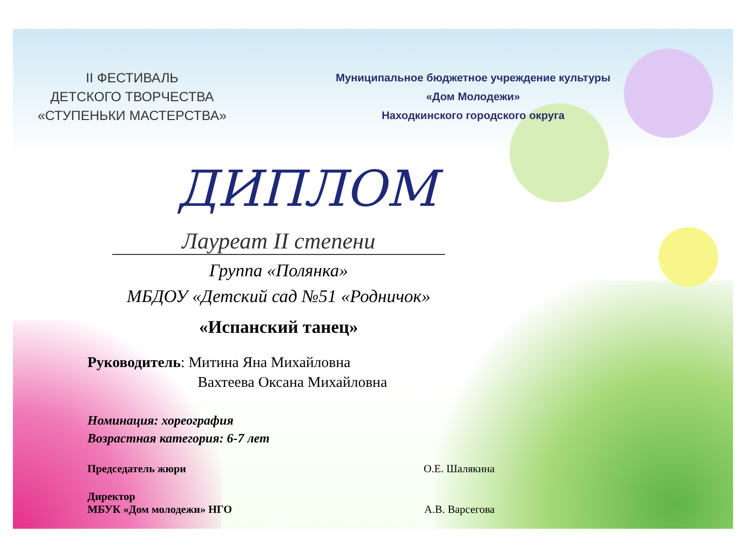II ФЕСТИВАЛЬ
ДЕТСКОГО ТВОРЧЕСТВА
«СТУПЕНЬКИ МАСТЕРСТВА»
Муниципальное бюджетное учреждение культуры
«Дом Молодежи»
Находкинского городского округа
ДИПЛОМ
Лауреат II степени
Группа «Полянка»
МБДОУ «Детский сад №51 «Родничок»
«Испанский танец»
Руководитель: Митина Яна Михайловна
Вахтеева Оксана Михайловна
Номинация: хореография
Возрастная категория: 6-7 лет
Председатель жюри О.Е. Шалякина
Директор
МБУК «Дом молодежи» НГО А.В. Варсегова